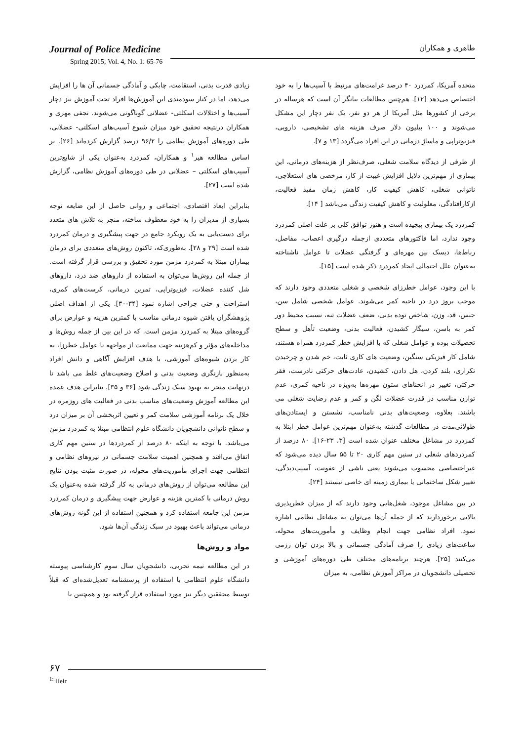طاهری و همکاران
Journal of Police Medicine
Spring 2015; Vol. 4, No. 1: 65-76
متحده آمریکا، کمردرد ۴۰ درصد غرامت‌های مرتبط با آسیب‌ها را به خود اختصاص می‌دهد [۱۲]. هم‌چنین مطالعات بیانگر آن است که هرساله در برخی از کشورها مثل آمریکا از هر دو نفر، یک نفر دچار این مشکل می‌شوند و ۱۰۰ بیلیون دلار صرف هزینه های تشخیصی، دارویی، فیزیوتراپی و ماساژ درمانی در این افراد می‌گردد [۱۳ و ۷].
از طرفی از دیدگاه سلامت شغلی، صرف‌نظر از هزینه‌های درمانی، این بیماری از مهم‌ترین دلایل افزایش غیبت از کار، مرخصی های استعلاجی، ناتوانی شغلی، کاهش کیفیت کار، کاهش زمان مفید فعالیت، ازکارافتادگی، معلولیت و کاهش کیفیت زندگی می‌باشد [ ۱۴].
کمردرد یک بیماری پیچیده است و هنوز توافق کلی بر علت اصلی کمردرد وجود ندارد، اما فاکتورهای متعددی ازجمله درگیری اعصاب، مفاصل، رباط‌ها، دیسک بین مهره‌ای و گرفتگی عضلات تا عوامل ناشناخته به‌عنوان علل احتمالی ایجاد کمردرد ذکر شده است [۱۵].
با این وجود، عوامل خطرزای شخصی و شغلی متعددی وجود دارند که موجب بروز درد در ناحیه کمر می‌شوند. عوامل شخصی شامل سن، جنس، قد، وزن، شاخص توده بدنی، ضعف عضلات تنه، نسبت محیط دور کمر به باسن، سیگار کشیدن، فعالیت بدنی، وضعیت تأهل و سطح تحصیلات بوده و عوامل شغلی که با افزایش خطر کمردرد همراه هستند، شامل کار فیزیکی سنگین، وضعیت های کاری ثابت، خم شدن و چرخیدن تکراری، بلند کردن، هل دادن، کشیدن، عادت‌های حرکتی نادرست، فقر حرکتی، تغییر در انحناهای ستون مهره‌ها به‌ویژه در ناحیه کمری، عدم توازن مناسب در قدرت عضلات لگن و کمر و عدم رضایت شغلی می باشند. بعلاوه، وضعیت‌های بدنی نامناسب، نشستن و ایستادن‌های طولانی‌مدت در مطالعات گذشته به‌عنوان مهم‌ترین عوامل خطر ابتلا به کمردرد در مشاغل مختلف عنوان شده است [۳، ۲۳-۱۶]. ۸۰ درصد از کمردردهای شغلی در سنین مهم کاری ۲۰ تا ۵۵ سال دیده می‌شود که غیراختصاصی محسوب می‌شوند یعنی ناشی از عفونت، آسیب‌دیدگی، تغییر شکل ساختمانی یا بیماری زمینه ای خاصی نیستند [۲۴].
در بین مشاغل موجود، شغل‌هایی وجود دارند که از میزان خطرپذیری بالایی برخوردارند که از جمله آن‌ها می‌توان به مشاغل نظامی اشاره نمود. افراد نظامی جهت انجام وظایف و مأموریت‌های محوله، ساعت‌های زیادی را صرف آمادگی جسمانی و بالا بردن توان رزمی می‌کنند [۲۵]. هرچند برنامه‌های مختلف طی دوره‌های آموزشی و تحصیلی دانشجویان در مراکز آموزش نظامی، به میزان
زیادی قدرت بدنی، استقامت، چابکی و آمادگی جسمانی آن ها را افزایش می‌دهد، اما در کنار سودمندی این آموزش‌ها افراد تحت آموزش نیز دچار آسیب‌ها و اختلالات اسکلتی- عضلانی گوناگونی می‌شوند. نجفی مهری و همکاران درنتیجه تحقیق خود میزان شیوع آسیب‌های اسکلتی- عضلانی، طی دوره‌های آموزش نظامی را ۹۶/۲ درصد گزارش کرده‌اند [۲۶]. بر اساس مطالعه هیر<sup>۱</sup> و همکاران، کمردرد به‌عنوان یکی از شایع‌ترین آسیب‌های اسکلتی – عضلانی در طی دوره‌های آموزش نظامی، گزارش شده است [۲۷].
بنابراین ابعاد اقتصادی، اجتماعی و روانی حاصل از این ضایعه توجه بسیاری از مدیران را به خود معطوف ساخته، منجر به تلاش های متعدد برای دست‌یابی به یک رویکرد جامع در جهت پیشگیری و درمان کمردرد شده است [۲۹ و ۲۸]. به‌طوری‌که، تاکنون روش‌های متعددی برای درمان بیماران مبتلا به کمردرد مزمن مورد تحقیق و بررسی قرار گرفته است. از جمله این روش‌ها می‌توان به استفاده از داروهای ضد درد، داروهای شل کننده عضلات، فیزیوتراپی، تمرین درمانی، کرست‌های کمری، استراحت و حتی جراحی اشاره نمود [۳۴-۳۰]. یکی از اهداف اصلی پژوهشگران یافتن شیوه درمانی مناسب با کمترین هزینه و عوارض برای گروه‌های مبتلا به کمردرد مزمن است. که در این بین از جمله روش‌ها و مداخله‌های مؤثر و کم‌هزینه جهت ممانعت از مواجهه با عوامل خطرزا، به کار بردن شیوه‌های آموزشی، با هدف افزایش آگاهی و دانش افراد به‌منظور بازنگری وضعیت بدنی و اصلاح وضعیت‌های غلط می باشد تا درنهایت منجر به بهبود سبک زندگی شود [۳۶ و ۳۵]. بنابراین هدف عمده این مطالعه آموزش وضعیت‌های مناسب بدنی در فعالیت های روزمره در خلال یک برنامه آموزشی سلامت کمر و تعیین اثربخشی آن بر میزان درد و سطح ناتوانی دانشجویان دانشگاه علوم انتظامی مبتلا به کمردرد مزمن می‌باشد. با توجه به اینکه ۸۰ درصد از کمردردها در سنین مهم کاری اتفاق می‌افتد و همچنین اهمیت سلامت جسمانی در نیروهای نظامی و انتظامی جهت اجرای مأموریت‌های محوله، در صورت مثبت بودن نتایج این مطالعه می‌توان از روش‌های درمانی به کار گرفته شده به‌عنوان یک روش درمانی با کمترین هزینه و عوارض جهت پیشگیری و درمان کمردرد مزمن این جامعه استفاده کرد و همچنین استفاده از این گونه روش‌های درمانی می‌تواند باعث بهبود در سبک زندگی آن‌ها شود.
مواد و روش‌ها
در این مطالعه نیمه تجربی، دانشجویان سال سوم کارشناسی پیوسته دانشگاه علوم انتظامی با استفاده از پرسشنامه تعدیل‌شده‌ای که قبلاً توسط محققین دیگر نیز مورد استفاده قرار گرفته بود و همچنین با
۶۷
<sup>1:</sup> Heir